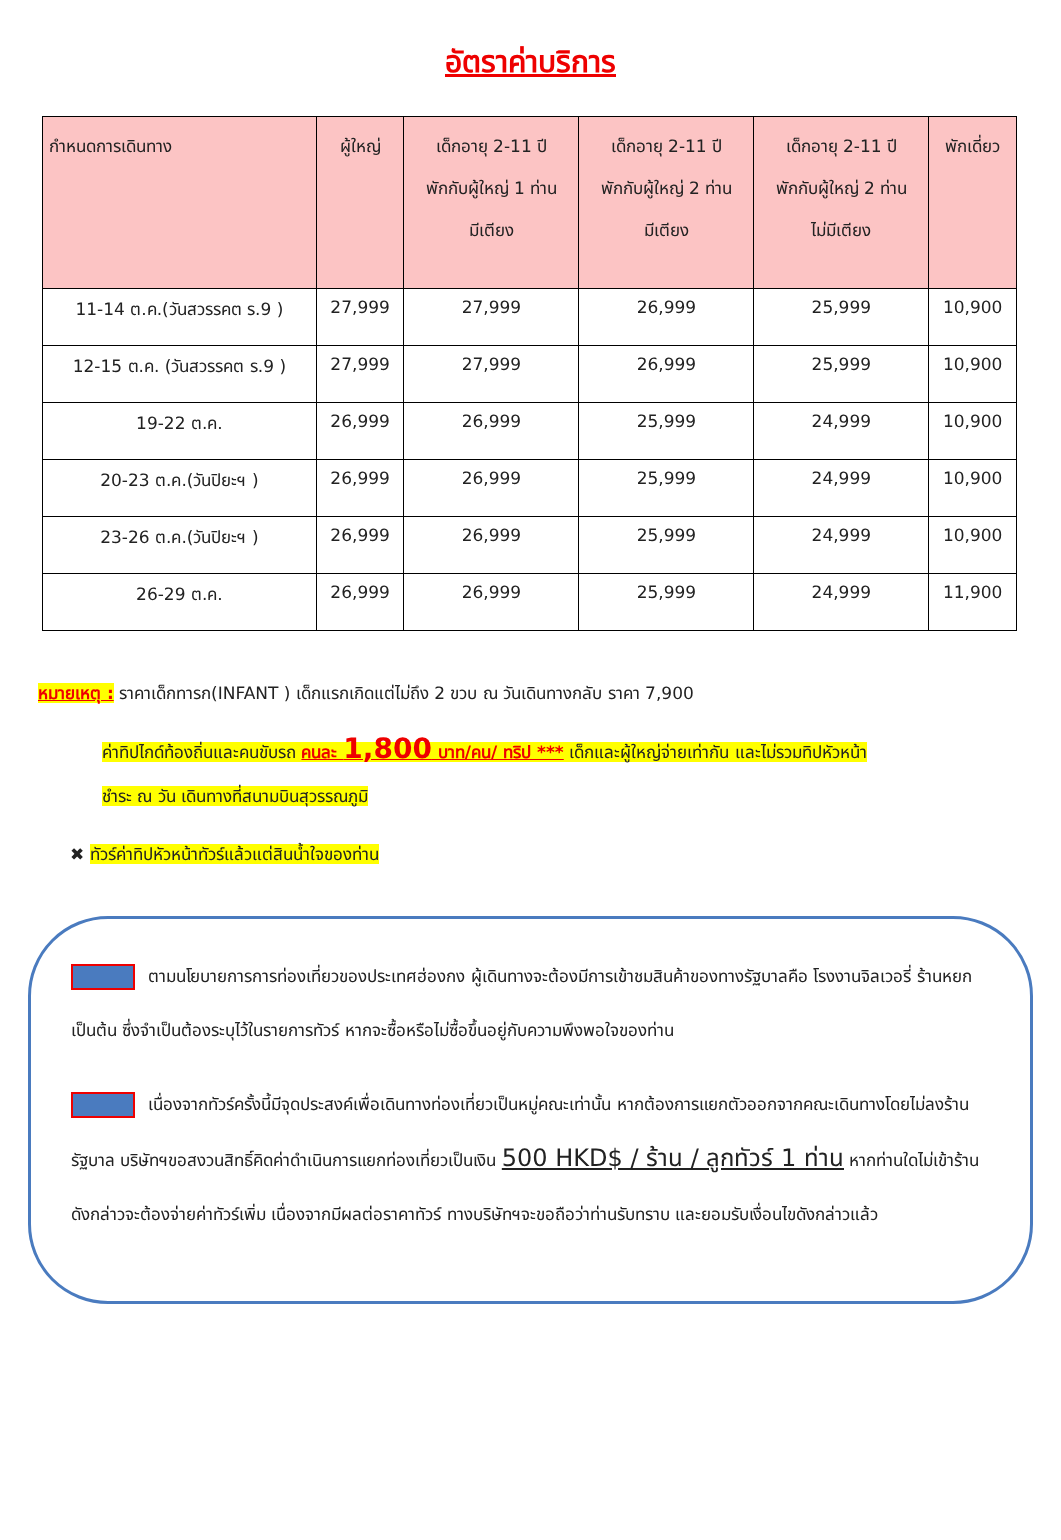อัตราค่าบริการ
| กำหนดการเดินทาง | ผู้ใหญ่ | เด็กอายุ 2-11 ปี พักกับผู้ใหญ่ 1 ท่าน มีเตียง | เด็กอายุ 2-11 ปี พักกับผู้ใหญ่ 2 ท่าน มีเตียง | เด็กอายุ 2-11 ปี พักกับผู้ใหญ่ 2 ท่าน ไม่มีเตียง | พักเดี่ยว |
| --- | --- | --- | --- | --- | --- |
| 11-14 ต.ค.(วันสวรรคต ร.9 ) | 27,999 | 27,999 | 26,999 | 25,999 | 10,900 |
| 12-15 ต.ค. (วันสวรรคต ร.9 ) | 27,999 | 27,999 | 26,999 | 25,999 | 10,900 |
| 19-22 ต.ค. | 26,999 | 26,999 | 25,999 | 24,999 | 10,900 |
| 20-23 ต.ค.(วันปิยะฯ ) | 26,999 | 26,999 | 25,999 | 24,999 | 10,900 |
| 23-26 ต.ค.(วันปิยะฯ ) | 26,999 | 26,999 | 25,999 | 24,999 | 10,900 |
| 26-29 ต.ค. | 26,999 | 26,999 | 25,999 | 24,999 | 11,900 |
หมายเหตุ : ราคาเด็กทารก(INFANT ) เด็กแรกเกิดแต่ไม่ถึง 2 ขวบ ณ วันเดินทางกลับ ราคา 7,900
ค่าทิปไกด์ท้องถิ่นและคนขับรถ คนละ 1,800 บาท/คน/ ทริป *** เด็กและผู้ใหญ่จ่ายเท่ากัน และไม่รวมทิปหัวหน้า
ชำระ ณ วัน เดินทางที่สนามบินสุวรรณภูมิ
✖ ทัวร์ค่าทิปหัวหน้าทัวร์แล้วแต่สินน้ำใจของท่าน
ตามนโยบายการการท่องเที่ยวของประเทศฮ่องกง ผู้เดินทางจะต้องมีการเข้าชมสินค้าของทางรัฐบาลคือ โรงงานจิลเวอรี่ ร้านหยก เป็นต้น ซึ่งจำเป็นต้องระบุไว้ในรายการทัวร์ หากจะซื้อหรือไม่ซื้อขึ้นอยู่กับความพึงพอใจของท่าน
เนื่องจากทัวร์ครั้งนี้มีจุดประสงค์เพื่อเดินทางท่องเที่ยวเป็นหมู่คณะเท่านั้น หากต้องการแยกตัวออกจากคณะเดินทางโดยไม่ลงร้านรัฐบาล บริษัทฯขอสงวนสิทธิ์คิดค่าดำเนินการแยกท่องเที่ยวเป็นเงิน 500 HKD$ / ร้าน / ลูกทัวร์ 1 ท่าน หากท่านใดไม่เข้าร้านดังกล่าวจะต้องจ่ายค่าทัวร์เพิ่ม เนื่องจากมีผลต่อราคาทัวร์ ทางบริษัทฯจะขอถือว่าท่านรับทราบ และยอมรับเงื่อนไขดังกล่าวแล้ว